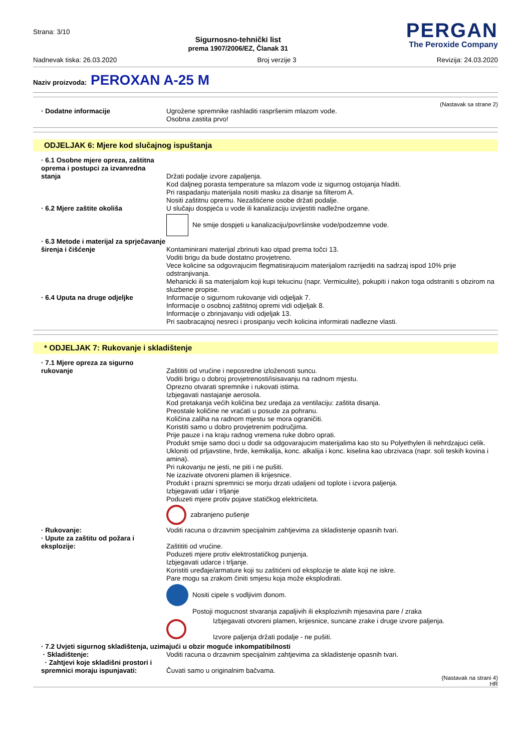Strana: 3/10
Sigurnosno-tehnički list
prema 1907/2006/EZ, Članak 31
PERGAN
The Peroxide Company
Nadnevak tiska: 26.03.2020 Broj verzije 3 Revizija: 24.03.2020
Naziv proizvoda: PEROXAN A-25 M
(Nastavak sa strane 2)
· Dodatne informacije Ugrožene spremnike rashladiti raspršenim mlazom vode.
Osobna zastita prvo!
ODJELJAK 6: Mjere kod slučajnog ispuštanja
· 6.1 Osobne mjere opreza, zaštitna oprema i postupci za izvanredna stanja
Držati podalje izvore zapaljenja.
Kod daljneg porasta temperature sa mlazom vode iz sigurnog ostojanja hladiti.
Pri raspadanju materijala nositi masku za disanje sa filterom A.
Nositi zaštitnu opremu. Nezaštićene osobe držati podalje.
· 6.2 Mjere zaštite okoliša U slučaju dospjeća u vode ili kanalizaciju izvijestiti nadležne organe.
Ne smije dospjeti u kanalizaciju/površinske vode/podzemne vode.
· 6.3 Metode i materijal za sprječavanje širenja i čišćenje
Kontaminirani materijal zbrinuti kao otpad prema točci 13.
Voditi brigu da bude dostatno provjetreno.
Vece kolicine sa odgovrajucim flegmatisirajucim materijalom razrijediti na sadrzaj ispod 10% prije odstranjivanja.
Mehanicki ili sa materijalom koji kupi tekucinu (napr. Vermiculite), pokupiti i nakon toga odstraniti s obzirom na sluzbene propise.
· 6.4 Uputa na druge odjeljke Informacije o sigurnom rukovanje vidi odjeljak 7.
Informacije o osobnoj zaštitnoj opremi vidi odjeljak 8.
Informacije o zbrinjavanju vidi odjeljak 13.
Pri saobracajnoj nesreci i prosipanju vecih kolicina informirati nadlezne vlasti.
* ODJELJAK 7: Rukovanje i skladištenje
· 7.1 Mjere opreza za sigurno rukovanje
Zaštititi od vrućine i neposredne izloženosti suncu.
Voditi brigu o dobroj provjetrenosti/isisavanju na radnom mjestu.
Oprezno otvarati spremnike i rukovati istima.
Izbjegavati nastajanje aerosola.
Kod pretakanja većih količina bez uređaja za ventilaciju: zaštita disanja.
Preostale količine ne vraćati u posude za pohranu.
Količina zaliha na radnom mjestu se mora ograničiti.
Koristiti samo u dobro provjetrenim područjima.
Prije pauze i na kraju radnog vremena ruke dobro oprati.
Produkt smije samo doci u dodir sa odgovarajucim materijalima kao sto su Polyethylen ili nehrdzajuci celik.
Ukloniti od prljavstine, hrde, kemikalija, konc. alkalija i konc. kiselina kao ubrzivaca (napr. soli teskih kovina i amina).
Pri rukovanju ne jesti, ne piti i ne pušiti.
Ne izazivate otvoreni plamen ili krijesnice.
Produkt i prazni spremnici se morju drzati udaljeni od toplote i izvora paljenja.
Izbjegavati udar i trljanje
Poduzeti mjere protiv pojave statičkog elektriciteta.
zabranjeno pušenje
· Rukovanje: Voditi racuna o drzavnim specijalnim zahtjevima za skladistenje opasnih tvari.
· Upute za zaštitu od požara i eksplozije:
Zaštititi od vrućine.
Poduzeti mjere protiv elektrostatičkog punjenja.
Izbjegavati udarce i trljanje.
Koristiti uređaje/armature koji su zaštićeni od eksplozije te alate koji ne iskre.
Pare mogu sa zrakom činiti smjesu koja može eksplodirati.
Nositi cipele s vodljivim đonom.
Postoji mogucnost stvaranja zapaljivih ili eksplozivnih mjesavina pare / zraka
Izbjegavati otvoreni plamen, krijesnice, suncane zrake i druge izvore paljenja.
Izvore paljenja držati podalje - ne pušiti.
· 7.2 Uvjeti sigurnog skladištenja, uzimajući u obzir moguće inkompatibilnosti
· Skladištenje: Voditi racuna o drzavnim specijalnim zahtjevima za skladistenje opasnih tvari.
· Zahtjevi koje skladišni prostori i spremnici moraju ispunjavati:
Čuvati samo u originalnim bačvama.
(Nastavak na strani 4)
HR